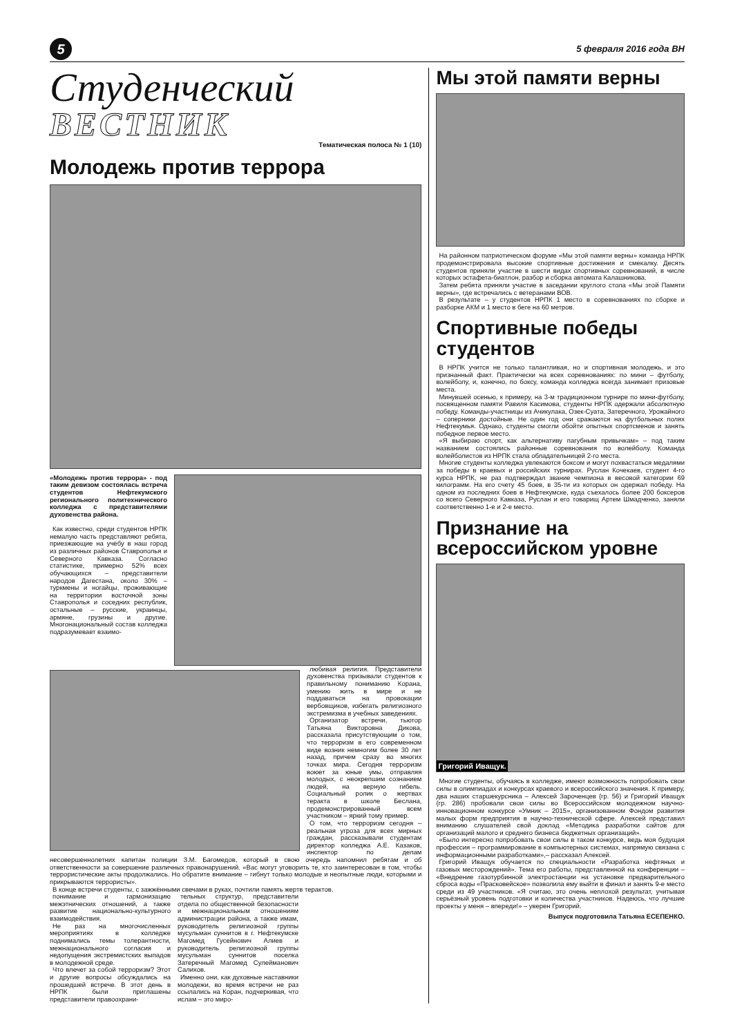5
5 февраля 2016 года ВН
Студенческий
ВЕСТНИК
Тематическая полоса № 1 (10)
Молодежь против террора
«Молодежь против террора» - под таким девизом состоялась встреча студентов Нефтекумского регионального политехнического колледжа с представителями духовенства района.
Как известно, среди студентов НРПК немалую часть представляют ребята, приезжающие на учёбу в наш город из различных районов Ставрополья и Северного Кавказа. Согласно статистике, примерно 52% всех обучающихся – представители народов Дагестана, около 30% – туркмены и ногайцы, проживающие на территории восточной зоны Ставрополья и соседних республик, остальные – русские, украинцы, армяне, грузины и другие. Многонациональный состав колледжа подразумевает взаимо-
любивая религия. Представители духовенства призывали студентов к правильному пониманию Корана, умению жить в мире и не поддаваться на провокации вербовщиков, избегать религиозного экстремизма в учебных заведениях.
Организатор встречи, тьютор Татьяна Викторовна Дикова, рассказала присутствующим о том, что терроризм в его современном виде возник немногим более 30 лет назад, причем сразу во многих точках мира. Сегодня терроризм воюет за юные умы, отправляя молодых, с неокрепшим сознанием людей, на верную гибель. Социальный ролик о жертвах теракта в школе Беслана, продемонстрированный всем участником – яркий тому пример.
О том, что терроризм сегодня – реальная угроза для всех мирных граждан, рассказывали студентам директор колледжа А.Е. Казаков, инспектор по делам несовершеннолетних капитан полиции З.М. Багомедов, который в свою очередь напомнил ребятам и об ответственности за совершение различных правонарушений. «Вас могут уговорить те, кто заинтересован в том, чтобы террористические акты продолжались. Но обратите внимание – гибнут только молодые и неопытные люди, которыми и прикрываются террористы».
В конце встречи студенты, с зажжёнными свечами в руках, почтили память жертв терактов.
понимание и гармонизацию межэтнических отношений, а также развитие национально-культурного взаимодействия.
Не раз на многочисленных мероприятиях в колледже поднимались темы толерантности, межнационального согласия и недопущения экстремистских выпадов в молодежной среде.
Что влечет за собой терроризм? Этот и другие вопросы обсуждались на прошедшей встрече. В этот день в НРПК были приглашены представители правоохрани-
тельных структур, представители отдела по общественной безопасности и межнациональным отношениям администрации района, а также имам, руководитель религиозной группы мусульман суннитов в г. Нефтекумске Магомед Гусейнович Алиев и руководитель религиозной группы мусульман суннитов поселка Затеречный Магомед Сулейманович Салихов.
Именно они, как духовные наставники молодежи, во время встречи не раз ссылались на Коран, подчеркивая, что ислам – это миро-
Мы этой памяти верны
На районном патриотическом форуме «Мы этой памяти верны» команда НРПК продемонстрировала высокие спортивные достижения и смекалку. Десять студентов приняли участие в шести видах спортивных соревнований, в числе которых эстафета-биатлон, разбор и сборка автомата Калашникова.
Затем ребята приняли участие в заседании круглого стола «Мы этой Памяти верны», где встречались с ветеранами ВОВ.
В результате – у студентов НРПК 1 место в соревнованиях по сборке и разборке АКМ и 1 место в беге на 60 метров.
Спортивные победы студентов
В НРПК учится не только талантливая, но и спортивная молодежь, и это признанный факт. Практически на всех соревнованиях: по мини – футболу, волейболу, и, конечно, по боксу, команда колледжа всегда занимает призовые места.
Минувшей осенью, к примеру, на 3-м традиционном турнире по мини-футболу, посвященном памяти Равиля Касимова, студенты НРПК одержали абсолютную победу. Команды-участницы из Ачикулака, Озек-Суата, Затеречного, Урожайного – соперники достойные. Не один год они сражаются на футбольных полях Нефтекумья. Однако, студенты смогли обойти опытных спортсменов и занять победное первое место.
«Я выбираю спорт, как альтернативу пагубным привычкам» – под таким названием состоялись районные соревнования по волейболу. Команда волейболистов из НРПК стала обладательницей 2-го места.
Многие студенты колледжа увлекаются боксом и могут похвастаться медалями за победы в краевых и российских турнирах. Руслан Кочекаев, студент 4-го курса НРПК, не раз подтверждал звание чемпиона в весовой категории 69 килограмм. На его счету 45 боев, в 35-ти из которых он одержал победу. На одном из последних боев в Нефтекумске, куда съехалось более 200 боксеров со всего Северного Кавказа, Руслан и его товарищ Артем Шмадченко, заняли соответственно 1-е и 2-е место.
Признание на всероссийском уровне
Григорий Иващук.
Многие студенты, обучаясь в колледже, имеют возможность попробовать свои силы в олимпиадах и конкурсах краевого и всероссийского значения. К примеру, два наших старшекурсника – Алексей Зароченцев (гр. 56) и Григорий Иващук (гр. 286) пробовали свои силы во Всероссийском молодежном научно-инновационном конкурсе «Умник – 2015», организованном Фондом развития малых форм предприятия в научно-технической сфере. Алексей представил вниманию слушателей свой доклад «Методика разработки сайтов для организаций малого и среднего бизнеса бюджетных организаций».
«Было интересно попробовать свои силы в таком конкурсе, ведь моя будущая профессия – программирование в компьютерных системах, напрямую связана с информационными разработками»,– рассказал Алексей.
Григорий Иващук обучается по специальности «Разработка нефтяных и газовых месторождений». Тема его работы, представленной на конференции – «Внедрение газотурбинной электростанции на установке предварительного сброса воды «Прасковейское» позволила ему выйти в финал и занять 9-е место среди из 49 участников. «Я считаю, это очень неплохой результат, учитывая серьёзный уровень подготовки и количества участников. Надеюсь, что лучшие проекты у меня – впереди!» – уверен Григорий.
Выпуск подготовила Татьяна ЕСЕПЕНКО.